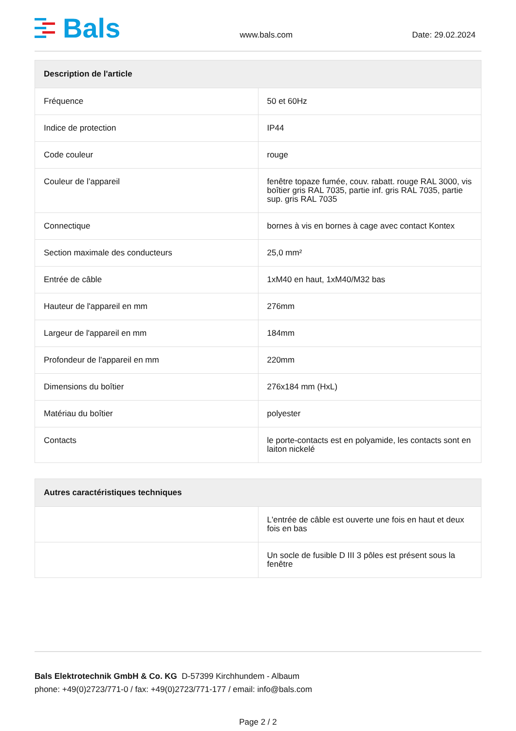Bals
www.bals.com
Date: 29.02.2024
| Description de l'article | |
| --- | --- |
| Fréquence | 50 et 60Hz |
| Indice de protection | IP44 |
| Code couleur | rouge |
| Couleur de l’appareil | fenêtre topaze fumée, couv. rabatt. rouge RAL 3000, vis boîtier gris RAL 7035, partie inf. gris RAL 7035, partie sup. gris RAL 7035 |
| Connectique | bornes à vis en bornes à cage avec contact Kontex |
| Section maximale des conducteurs | 25,0 mm² |
| Entrée de câble | 1xM40 en haut, 1xM40/M32 bas |
| Hauteur de l'appareil en mm | 276mm |
| Largeur de l'appareil en mm | 184mm |
| Profondeur de l'appareil en mm | 220mm |
| Dimensions du boîtier | 276x184 mm (HxL) |
| Matériau du boîtier | polyester |
| Contacts | le porte-contacts est en polyamide, les contacts sont en laiton nickelé |
| Autres caractéristiques techniques | |
| --- | --- |
| | L'entrée de câble est ouverte une fois en haut et deux fois en bas |
| | Un socle de fusible D III 3 pôles est présent sous la fenêtre |
Bals Elektrotechnik GmbH & Co. KG D-57399 Kirchhundem - Albaum
phone: +49(0)2723/771-0 / fax: +49(0)2723/771-177 / email: info@bals.com
Page 2 / 2